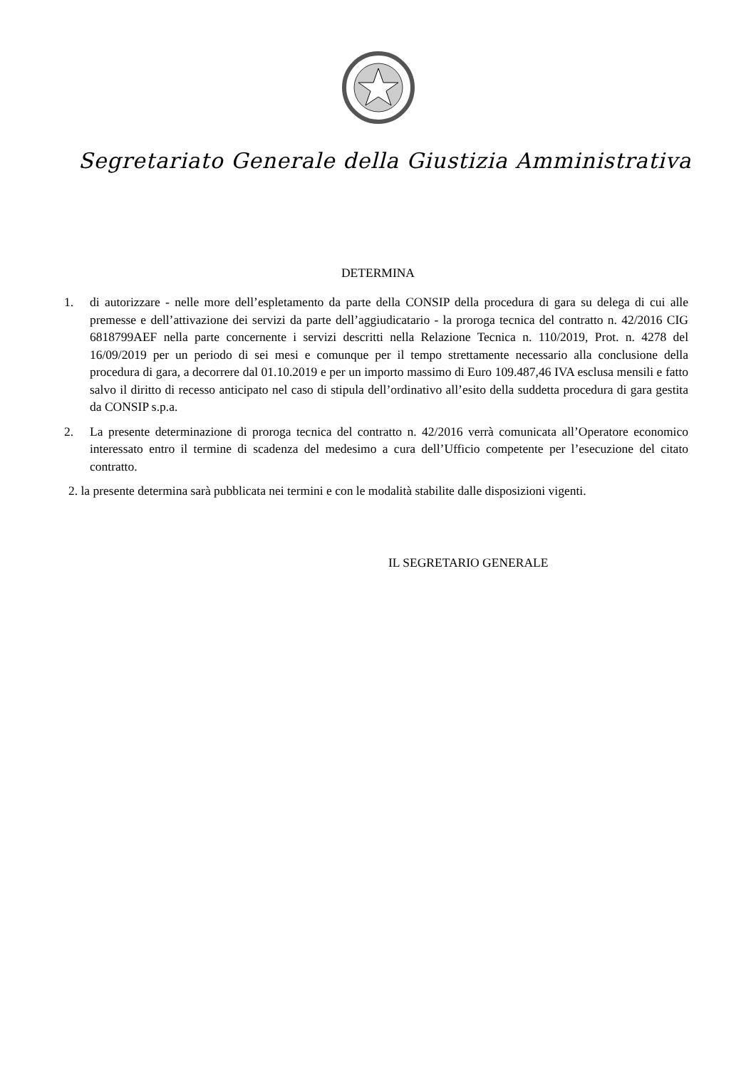Segretariato Generale della Giustizia Amministrativa
DETERMINA
1. di autorizzare - nelle more dell’espletamento da parte della CONSIP della procedura di gara su delega di cui alle premesse e dell’attivazione dei servizi da parte dell’aggiudicatario - la proroga tecnica del contratto n. 42/2016 CIG 6818799AEF nella parte concernente i servizi descritti nella Relazione Tecnica n. 110/2019, Prot. n. 4278 del 16/09/2019 per un periodo di sei mesi e comunque per il tempo strettamente necessario alla conclusione della procedura di gara, a decorrere dal 01.10.2019 e per un importo massimo di Euro 109.487,46 IVA esclusa mensili e fatto salvo il diritto di recesso anticipato nel caso di stipula dell’ordinativo all’esito della suddetta procedura di gara gestita da CONSIP s.p.a.
2. La presente determinazione di proroga tecnica del contratto n. 42/2016 verrà comunicata all’Operatore economico interessato entro il termine di scadenza del medesimo a cura dell’Ufficio competente per l’esecuzione del citato contratto.
2. la presente determina sarà pubblicata nei termini e con le modalità stabilite dalle disposizioni vigenti.
IL SEGRETARIO GENERALE